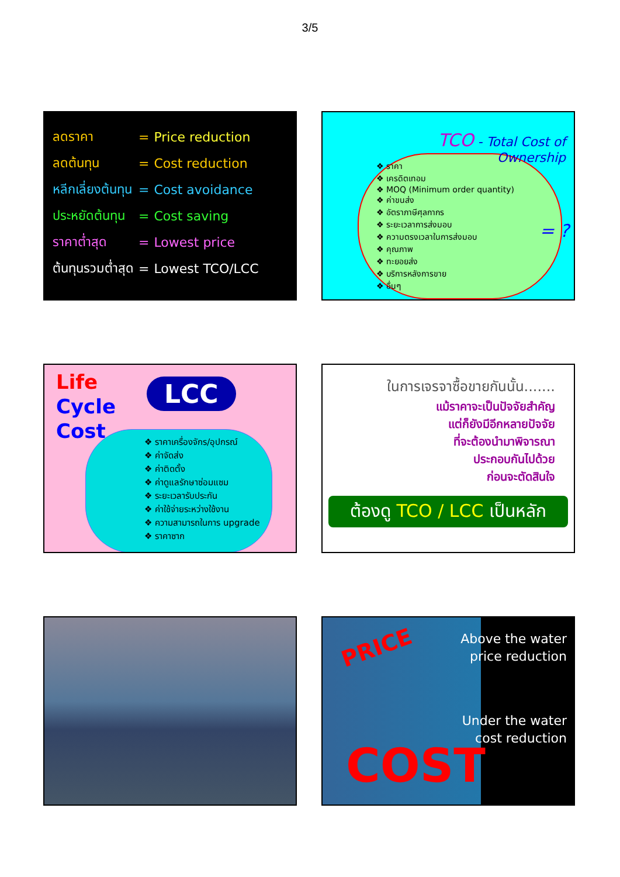3/5
| ลดราคา | = | Price reduction |
| ลดต้นทุน | = | Cost reduction |
| หลีกเลี่ยงต้นทุน | = | Cost avoidance |
| ประหยัดต้นทุน | = | Cost saving |
| ราคาต่ำสุด | = | Lowest price |
| ต้นทุนรวมต่ำสุด | = | Lowest TCO/LCC |
TCO - Total Cost of
Ownership
❖ ราคา
❖ เครดิตเทอม
❖ MOQ (Minimum order quantity)
❖ ค่าขนส่ง
❖ อัตราภาษีศุลกากร
❖ ระยะเวลาการส่งมอบ
❖ ความตรงเวลาในการส่งมอบ
❖ คุณภาพ
❖ ทะยอยส่ง
❖ บริการหลังการขาย
❖ อื่นๆ
= ?
Life
Cycle
Cost
LCC
❖ ราคาเครื่องจักร/อุปกรณ์
❖ ค่าจัดส่ง
❖ ค่าติดตั้ง
❖ ค่าดูแลรักษาซ่อมแซม
❖ ระยะเวลารับประกัน
❖ ค่าใช้จ่ายระหว่างใช้งาน
❖ ความสามารถในการ upgrade
❖ ราคาซาก
ในการเจรจาซื้อขายกันนั้น.......
แม้ราคาจะเป็นปัจจัยสำคัญ
แต่ก็ยังมีอีกหลายปัจจัย
ที่จะต้องนำมาพิจารณา
ประกอบกันไปด้วย
ก่อนจะตัดสินใจ
ต้องดู TCO / LCC เป็นหลัก
PRICE
Above the water
price reduction
Under the water
cost reduction
COST